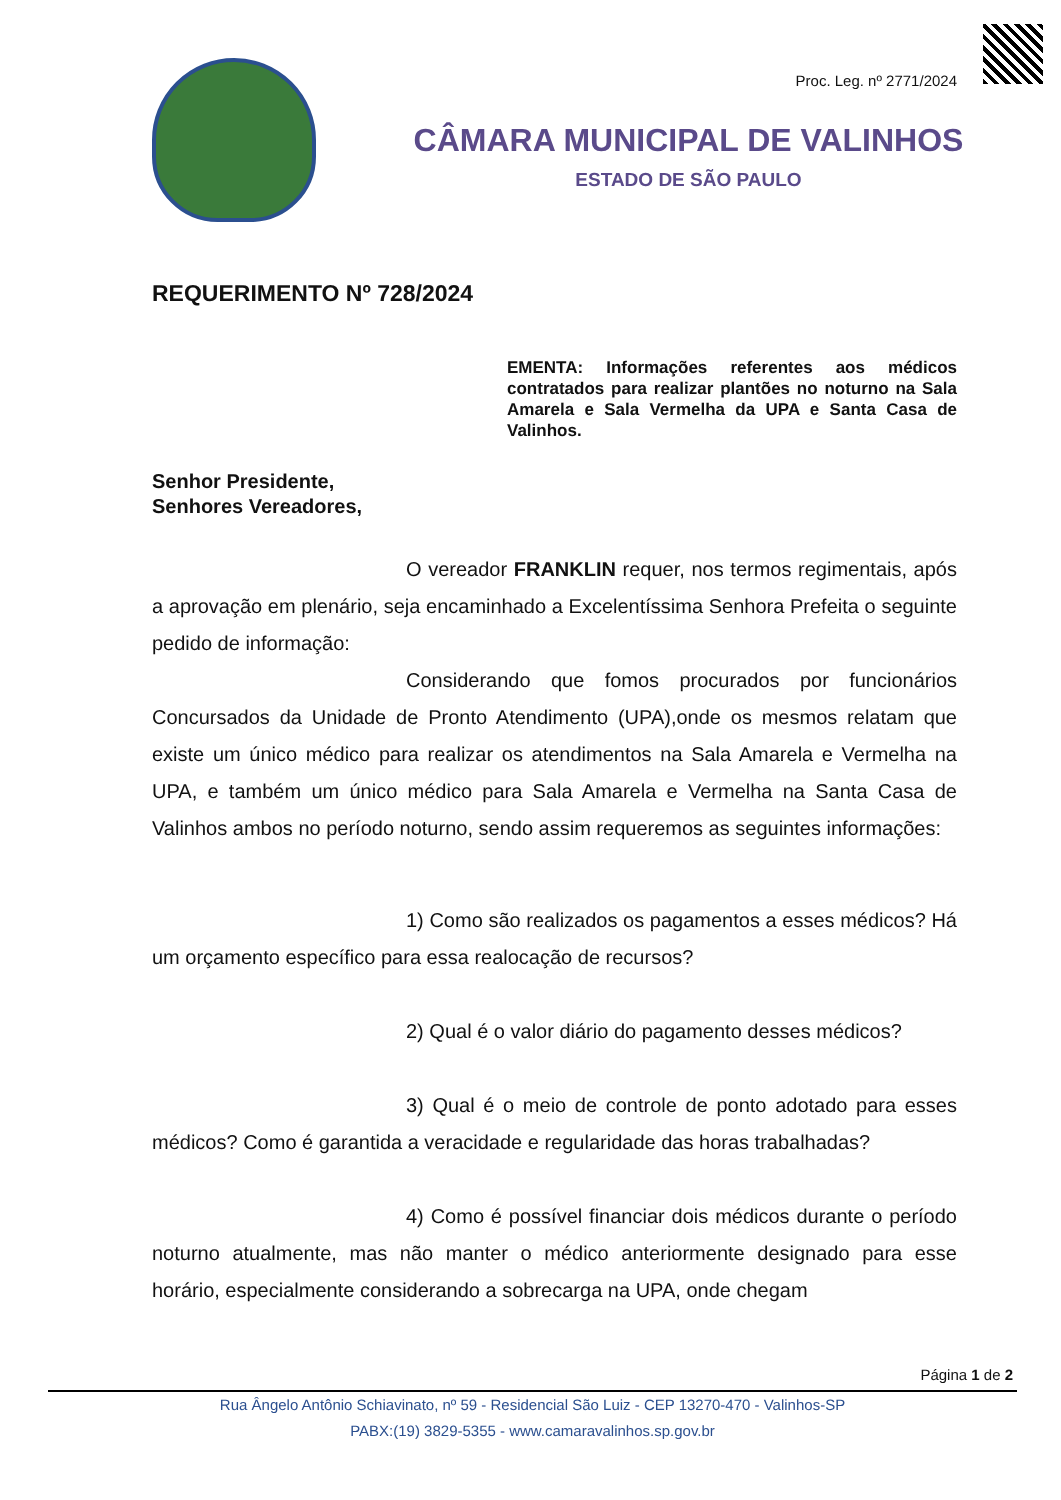Proc. Leg. nº 2771/2024
CÂMARA MUNICIPAL DE VALINHOS
ESTADO DE SÃO PAULO
REQUERIMENTO Nº 728/2024
EMENTA: Informações referentes aos médicos contratados para realizar plantões no noturno na Sala Amarela e Sala Vermelha da UPA e Santa Casa de Valinhos.
Senhor Presidente,
Senhores Vereadores,
O vereador FRANKLIN requer, nos termos regimentais, após a aprovação em plenário, seja encaminhado a Excelentíssima Senhora Prefeita o seguinte pedido de informação:
Considerando que fomos procurados por funcionários Concursados da Unidade de Pronto Atendimento (UPA),onde os mesmos relatam que existe um único médico para realizar os atendimentos na Sala Amarela e Vermelha na UPA, e também um único médico para Sala Amarela e Vermelha na Santa Casa de Valinhos ambos no período noturno, sendo assim requeremos as seguintes informações:
1) Como são realizados os pagamentos a esses médicos? Há um orçamento específico para essa realocação de recursos?
2) Qual é o valor diário do pagamento desses médicos?
3) Qual é o meio de controle de ponto adotado para esses médicos? Como é garantida a veracidade e regularidade das horas trabalhadas?
4) Como é possível financiar dois médicos durante o período noturno atualmente, mas não manter o médico anteriormente designado para esse horário, especialmente considerando a sobrecarga na UPA, onde chegam
Página 1 de 2
Rua Ângelo Antônio Schiavinato, nº 59 - Residencial São Luiz - CEP 13270-470 - Valinhos-SP
PABX:(19) 3829-5355 - www.camaravalinhos.sp.gov.br